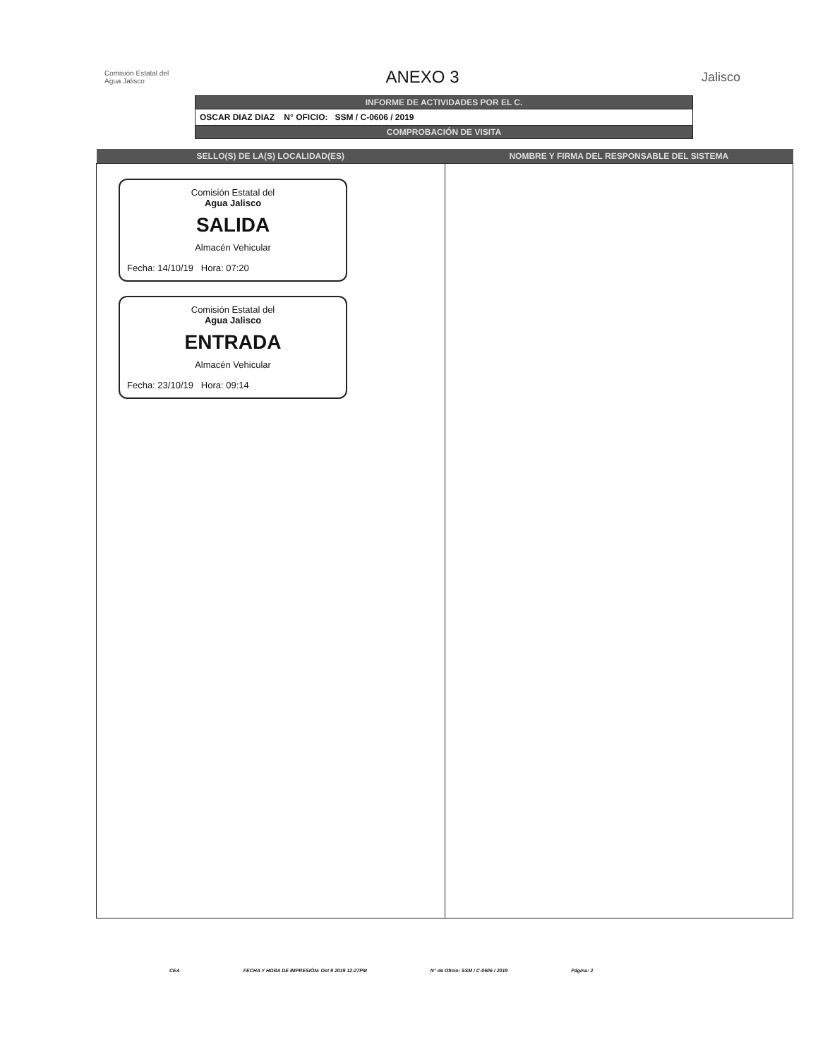Comisión Estatal del
Agua Jalisco
ANEXO 3
Jalisco
INFORME DE ACTIVIDADES POR EL C.
OSCAR DIAZ DIAZ N° OFICIO: SSM / C-0606 / 2019
COMPROBACIÓN DE VISITA
| SELLO(S) DE LA(S) LOCALIDAD(ES) | NOMBRE Y FIRMA DEL RESPONSABLE DEL SISTEMA |
| --- | --- |
| Comisión Estatal del Agua Jalisco SALIDA Almacén Vehicular Fecha: 14/10/19 Hora: 07:20 Comisión Estatal del Agua Jalisco ENTRADA Almacén Vehicular Fecha: 23/10/19 Hora: 09:14 | |
CEA FECHA Y HORA DE IMPRESIÓN: Oct 9 2019 12:27PM N° de Oficio: SSM / C-0606 / 2019 Página: 2